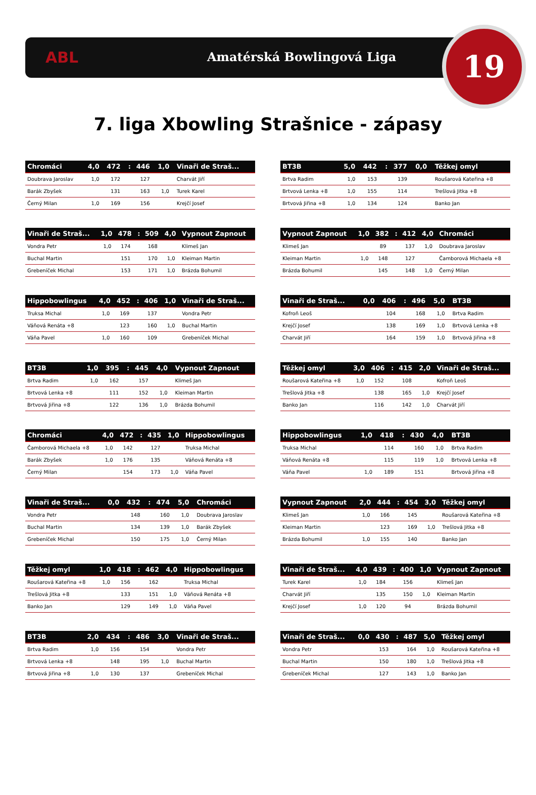ABL Amatérská Bowlingová Liga 19
7. liga Xbowling Strašnice - zápasy
| Chromáci | 4,0 | 472 | : | 446 | 1,0 | Vinaři de Straš... |
| --- | --- | --- | --- | --- | --- | --- |
| Doubrava Jaroslav | 1,0 | 172 | | 127 | | Charvát Jiří |
| Barák Zbyšek | | 131 | | 163 | 1,0 | Turek Karel |
| Černý Milan | 1,0 | 169 | | 156 | | Krejčí Josef |
| BT3B | 5,0 | 442 | : | 377 | 0,0 | Těžkej omyl |
| --- | --- | --- | --- | --- | --- | --- |
| Brtva Radim | 1,0 | 153 | | 139 | | Roušarová Kateřina +8 |
| Brtvová Lenka +8 | 1,0 | 155 | | 114 | | Trešlová Jitka +8 |
| Brtvová Jiřina +8 | 1,0 | 134 | | 124 | | Banko Jan |
| Vinaři de Straš... | 1,0 | 478 | : | 509 | 4,0 | Vypnout Zapnout |
| --- | --- | --- | --- | --- | --- | --- |
| Vondra Petr | 1,0 | 174 | | 168 | | Klimeš Jan |
| Buchal Martin | | 151 | | 170 | 1,0 | Kleiman Martin |
| Grebeníček Michal | | 153 | | 171 | 1,0 | Brázda Bohumil |
| Vypnout Zapnout | 1,0 | 382 | : | 412 | 4,0 | Chromáci |
| --- | --- | --- | --- | --- | --- | --- |
| Klimeš Jan | | 89 | | 137 | 1,0 | Doubrava Jaroslav |
| Kleiman Martin | 1,0 | 148 | | 127 | | Čamborová Michaela +8 |
| Brázda Bohumil | | 145 | | 148 | 1,0 | Černý Milan |
| Hippobowlingus | 4,0 | 452 | : | 406 | 1,0 | Vinaři de Straš... |
| --- | --- | --- | --- | --- | --- | --- |
| Truksa Michal | 1,0 | 169 | | 137 | | Vondra Petr |
| Váňová Renáta +8 | | 123 | | 160 | 1,0 | Buchal Martin |
| Váňa Pavel | 1,0 | 160 | | 109 | | Grebeníček Michal |
| Vinaři de Straš... | 0,0 | 406 | : | 496 | 5,0 | BT3B |
| --- | --- | --- | --- | --- | --- | --- |
| Kofroň Leoš | | 104 | | 168 | 1,0 | Brtva Radim |
| Krejčí Josef | | 138 | | 169 | 1,0 | Brtvová Lenka +8 |
| Charvát Jiří | | 164 | | 159 | 1,0 | Brtvová Jiřina +8 |
| BT3B | 1,0 | 395 | : | 445 | 4,0 | Vypnout Zapnout |
| --- | --- | --- | --- | --- | --- | --- |
| Brtva Radim | 1,0 | 162 | | 157 | | Klimeš Jan |
| Brtvová Lenka +8 | | 111 | | 152 | 1,0 | Kleiman Martin |
| Brtvová Jiřina +8 | | 122 | | 136 | 1,0 | Brázda Bohumil |
| Těžkej omyl | 3,0 | 406 | : | 415 | 2,0 | Vinaři de Straš... |
| --- | --- | --- | --- | --- | --- | --- |
| Roušarová Kateřina +8 | 1,0 | 152 | | 108 | | Kofroň Leoš |
| Trešlová Jitka +8 | | 138 | | 165 | 1,0 | Krejčí Josef |
| Banko Jan | | 116 | | 142 | 1,0 | Charvát Jiří |
| Chromáci | 4,0 | 472 | : | 435 | 1,0 | Hippobowlingus |
| --- | --- | --- | --- | --- | --- | --- |
| Čamborová Michaela +8 | 1,0 | 142 | | 127 | | Truksa Michal |
| Barák Zbyšek | 1,0 | 176 | | 135 | | Váňová Renáta +8 |
| Černý Milan | | 154 | | 173 | 1,0 | Váňa Pavel |
| Hippobowlingus | 1,0 | 418 | : | 430 | 4,0 | BT3B |
| --- | --- | --- | --- | --- | --- | --- |
| Truksa Michal | | 114 | | 160 | 1,0 | Brtva Radim |
| Váňová Renáta +8 | | 115 | | 119 | 1,0 | Brtvová Lenka +8 |
| Váňa Pavel | 1,0 | 189 | | 151 | | Brtvová Jiřina +8 |
| Vinaři de Straš... | 0,0 | 432 | : | 474 | 5,0 | Chromáci |
| --- | --- | --- | --- | --- | --- | --- |
| Vondra Petr | | 148 | | 160 | 1,0 | Doubrava Jaroslav |
| Buchal Martin | | 134 | | 139 | 1,0 | Barák Zbyšek |
| Grebeníček Michal | | 150 | | 175 | 1,0 | Černý Milan |
| Vypnout Zapnout | 2,0 | 444 | : | 454 | 3,0 | Těžkej omyl |
| --- | --- | --- | --- | --- | --- | --- |
| Klimeš Jan | 1,0 | 166 | | 145 | | Roušarová Kateřina +8 |
| Kleiman Martin | | 123 | | 169 | 1,0 | Trešlová Jitka +8 |
| Brázda Bohumil | 1,0 | 155 | | 140 | | Banko Jan |
| Těžkej omyl | 1,0 | 418 | : | 462 | 4,0 | Hippobowlingus |
| --- | --- | --- | --- | --- | --- | --- |
| Roušarová Kateřina +8 | 1,0 | 156 | | 162 | | Truksa Michal |
| Trešlová Jitka +8 | | 133 | | 151 | 1,0 | Váňová Renáta +8 |
| Banko Jan | | 129 | | 149 | 1,0 | Váňa Pavel |
| Vinaři de Straš... | 4,0 | 439 | : | 400 | 1,0 | Vypnout Zapnout |
| --- | --- | --- | --- | --- | --- | --- |
| Turek Karel | 1,0 | 184 | | 156 | | Klimeš Jan |
| Charvát Jiří | | 135 | | 150 | 1,0 | Kleiman Martin |
| Krejčí Josef | 1,0 | 120 | | 94 | | Brázda Bohumil |
| BT3B | 2,0 | 434 | : | 486 | 3,0 | Vinaři de Straš... |
| --- | --- | --- | --- | --- | --- | --- |
| Brtva Radim | 1,0 | 156 | | 154 | | Vondra Petr |
| Brtvová Lenka +8 | | 148 | | 195 | 1,0 | Buchal Martin |
| Brtvová Jiřina +8 | 1,0 | 130 | | 137 | | Grebeníček Michal |
| Vinaři de Straš... | 0,0 | 430 | : | 487 | 5,0 | Těžkej omyl |
| --- | --- | --- | --- | --- | --- | --- |
| Vondra Petr | | 153 | | 164 | 1,0 | Roušarová Kateřina +8 |
| Buchal Martin | | 150 | | 180 | 1,0 | Trešlová Jitka +8 |
| Grebeníček Michal | | 127 | | 143 | 1,0 | Banko Jan |